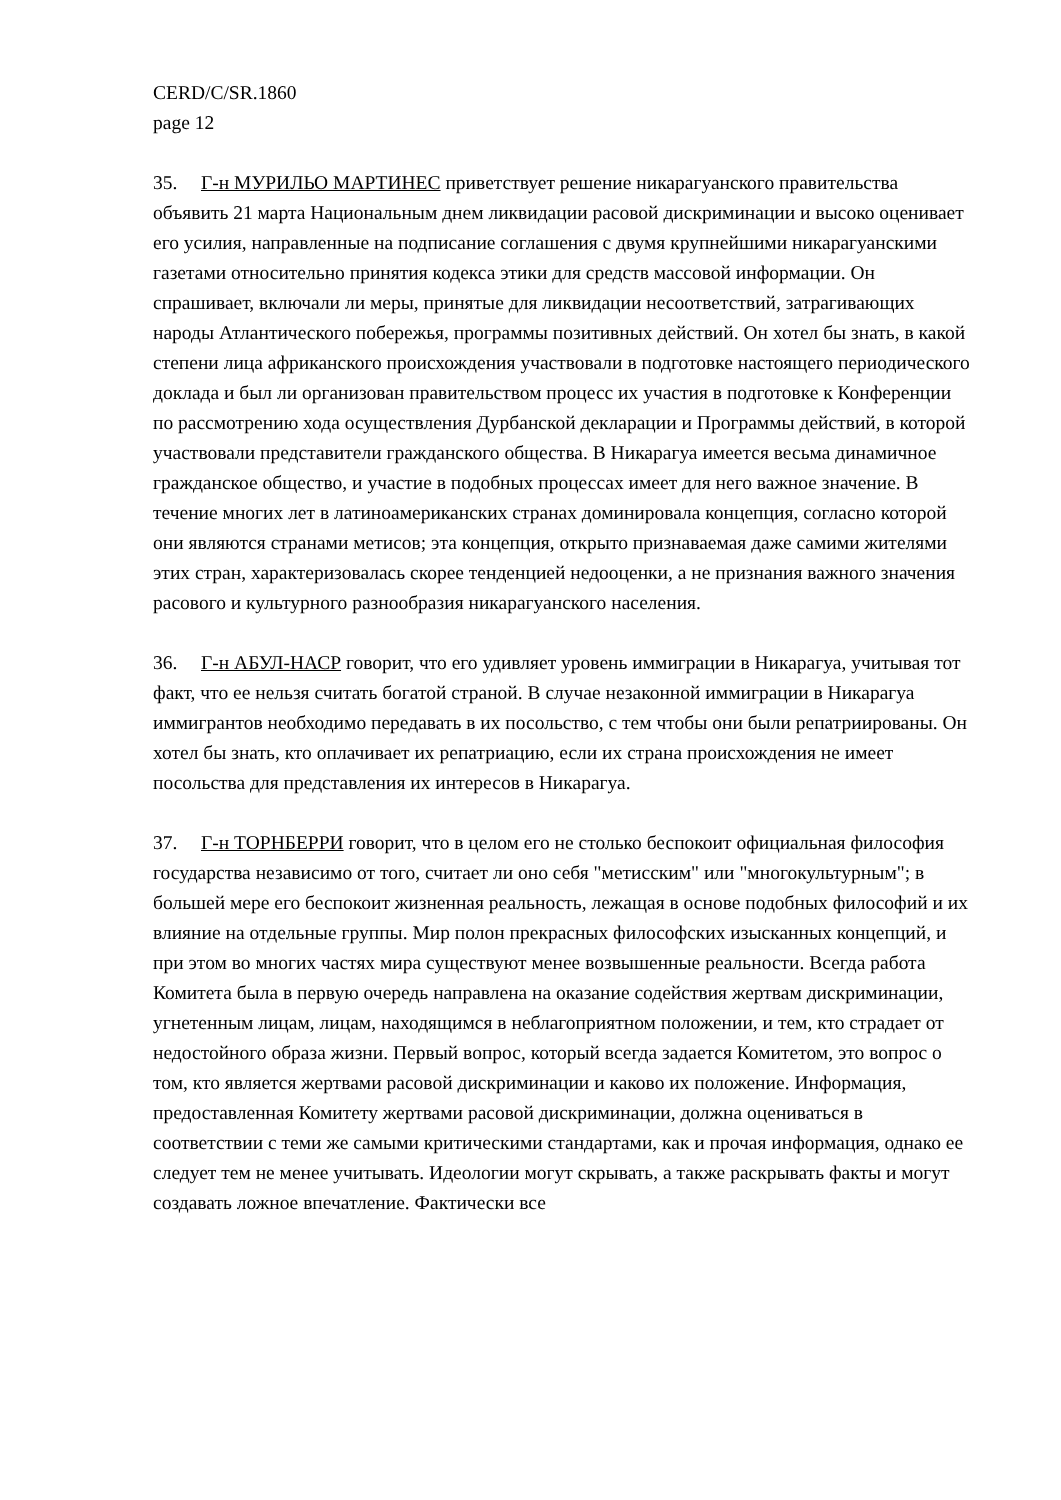CERD/C/SR.1860
page 12
35. Г-н МУРИЛЬО МАРТИНЕС приветствует решение никарагуанского правительства объявить 21 марта Национальным днем ликвидации расовой дискриминации и высоко оценивает его усилия, направленные на подписание соглашения с двумя крупнейшими никарагуанскими газетами относительно принятия кодекса этики для средств массовой информации. Он спрашивает, включали ли меры, принятые для ликвидации несоответствий, затрагивающих народы Атлантического побережья, программы позитивных действий. Он хотел бы знать, в какой степени лица африканского происхождения участвовали в подготовке настоящего периодического доклада и был ли организован правительством процесс их участия в подготовке к Конференции по рассмотрению хода осуществления Дурбанской декларации и Программы действий, в которой участвовали представители гражданского общества. В Никарагуа имеется весьма динамичное гражданское общество, и участие в подобных процессах имеет для него важное значение. В течение многих лет в латиноамериканских странах доминировала концепция, согласно которой они являются странами метисов; эта концепция, открыто признаваемая даже самими жителями этих стран, характеризовалась скорее тенденцией недооценки, а не признания важного значения расового и культурного разнообразия никарагуанского населения.
36. Г-н АБУЛ-НАСР говорит, что его удивляет уровень иммиграции в Никарагуа, учитывая тот факт, что ее нельзя считать богатой страной. В случае незаконной иммиграции в Никарагуа иммигрантов необходимо передавать в их посольство, с тем чтобы они были репатриированы. Он хотел бы знать, кто оплачивает их репатриацию, если их страна происхождения не имеет посольства для представления их интересов в Никарагуа.
37. Г-н ТОРНБЕРРИ говорит, что в целом его не столько беспокоит официальная философия государства независимо от того, считает ли оно себя "метисским" или "многокультурным"; в большей мере его беспокоит жизненная реальность, лежащая в основе подобных философий и их влияние на отдельные группы. Мир полон прекрасных философских изысканных концепций, и при этом во многих частях мира существуют менее возвышенные реальности. Всегда работа Комитета была в первую очередь направлена на оказание содействия жертвам дискриминации, угнетенным лицам, лицам, находящимся в неблагоприятном положении, и тем, кто страдает от недостойного образа жизни. Первый вопрос, который всегда задается Комитетом, это вопрос о том, кто является жертвами расовой дискриминации и каково их положение. Информация, предоставленная Комитету жертвами расовой дискриминации, должна оцениваться в соответствии с теми же самыми критическими стандартами, как и прочая информация, однако ее следует тем не менее учитывать. Идеологии могут скрывать, а также раскрывать факты и могут создавать ложное впечатление. Фактически все